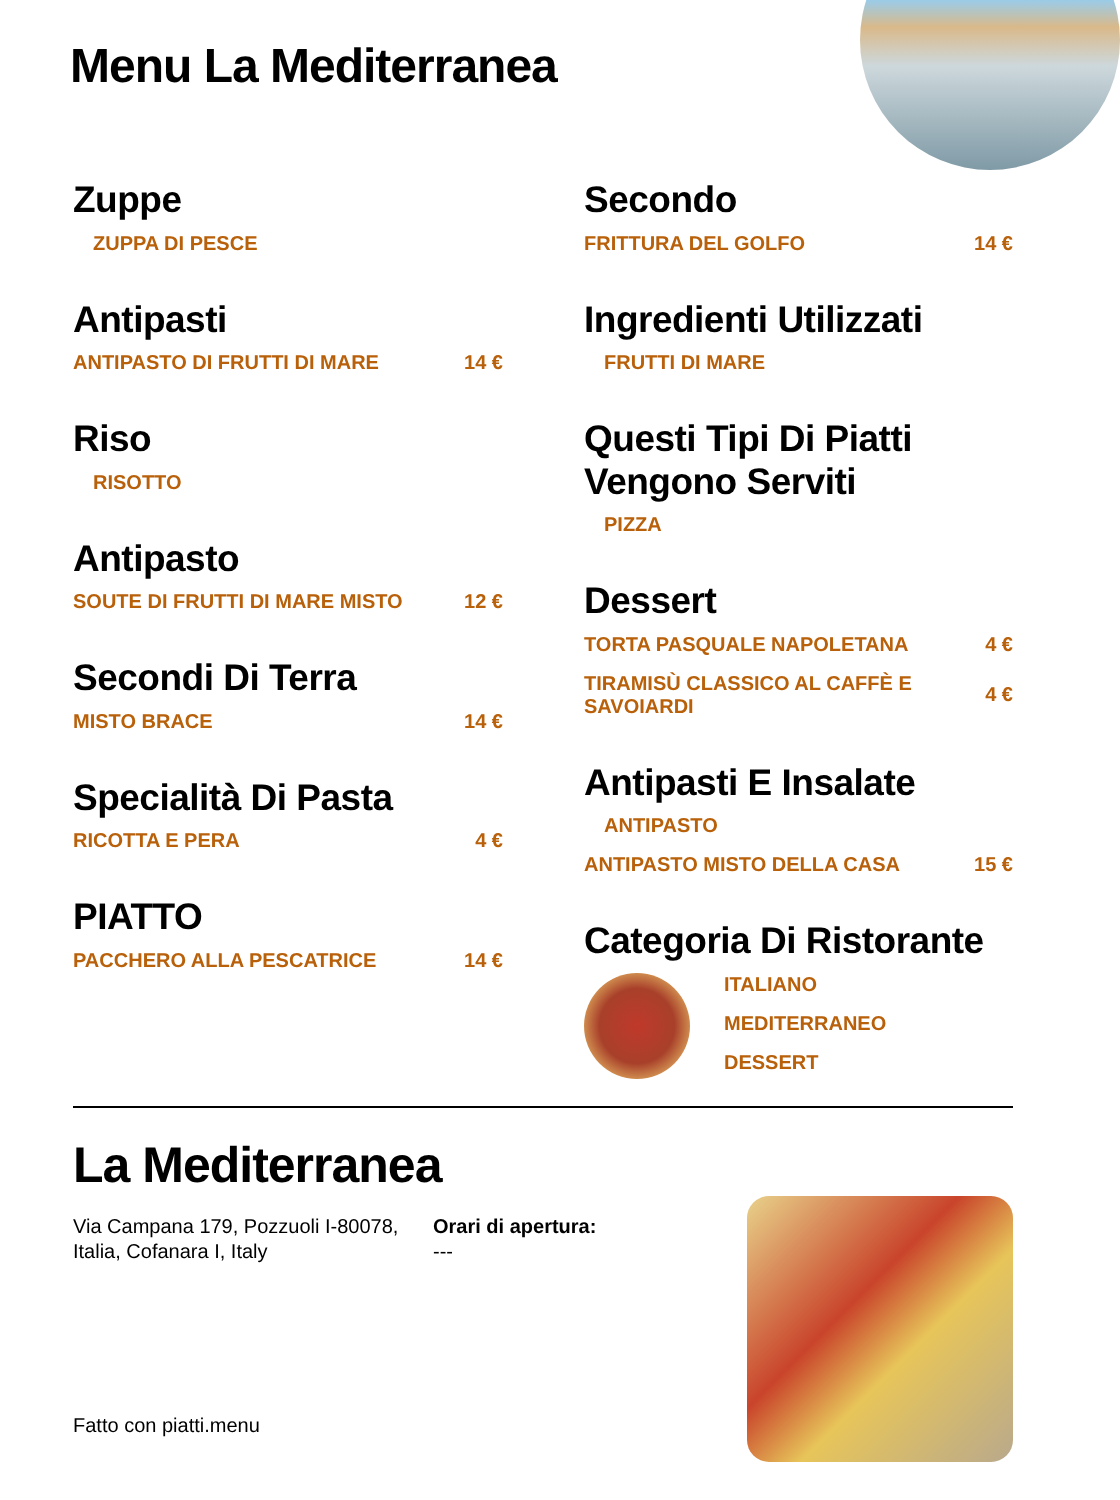Menu La Mediterranea
Zuppe
ZUPPA DI PESCE
Antipasti
ANTIPASTO DI FRUTTI DI MARE 14 €
Riso
RISOTTO
Antipasto
SOUTE DI FRUTTI DI MARE MISTO 12 €
Secondi Di Terra
MISTO BRACE 14 €
Specialità Di Pasta
RICOTTA E PERA 4 €
PIATTO
PACCHERO ALLA PESCATRICE 14 €
Secondo
FRITTURA DEL GOLFO 14 €
Ingredienti Utilizzati
FRUTTI DI MARE
Questi Tipi Di Piatti Vengono Serviti
PIZZA
Dessert
TORTA PASQUALE NAPOLETANA 4 €
TIRAMISÙ CLASSICO AL CAFFÈ E SAVOIARDI 4 €
Antipasti E Insalate
ANTIPASTO
ANTIPASTO MISTO DELLA CASA 15 €
Categoria Di Ristorante
ITALIANO
MEDITERRANEO
DESSERT
La Mediterranea
Via Campana 179, Pozzuoli I-80078, Italia, Cofanara I, Italy
Orari di apertura:
---
Fatto con piatti.menu